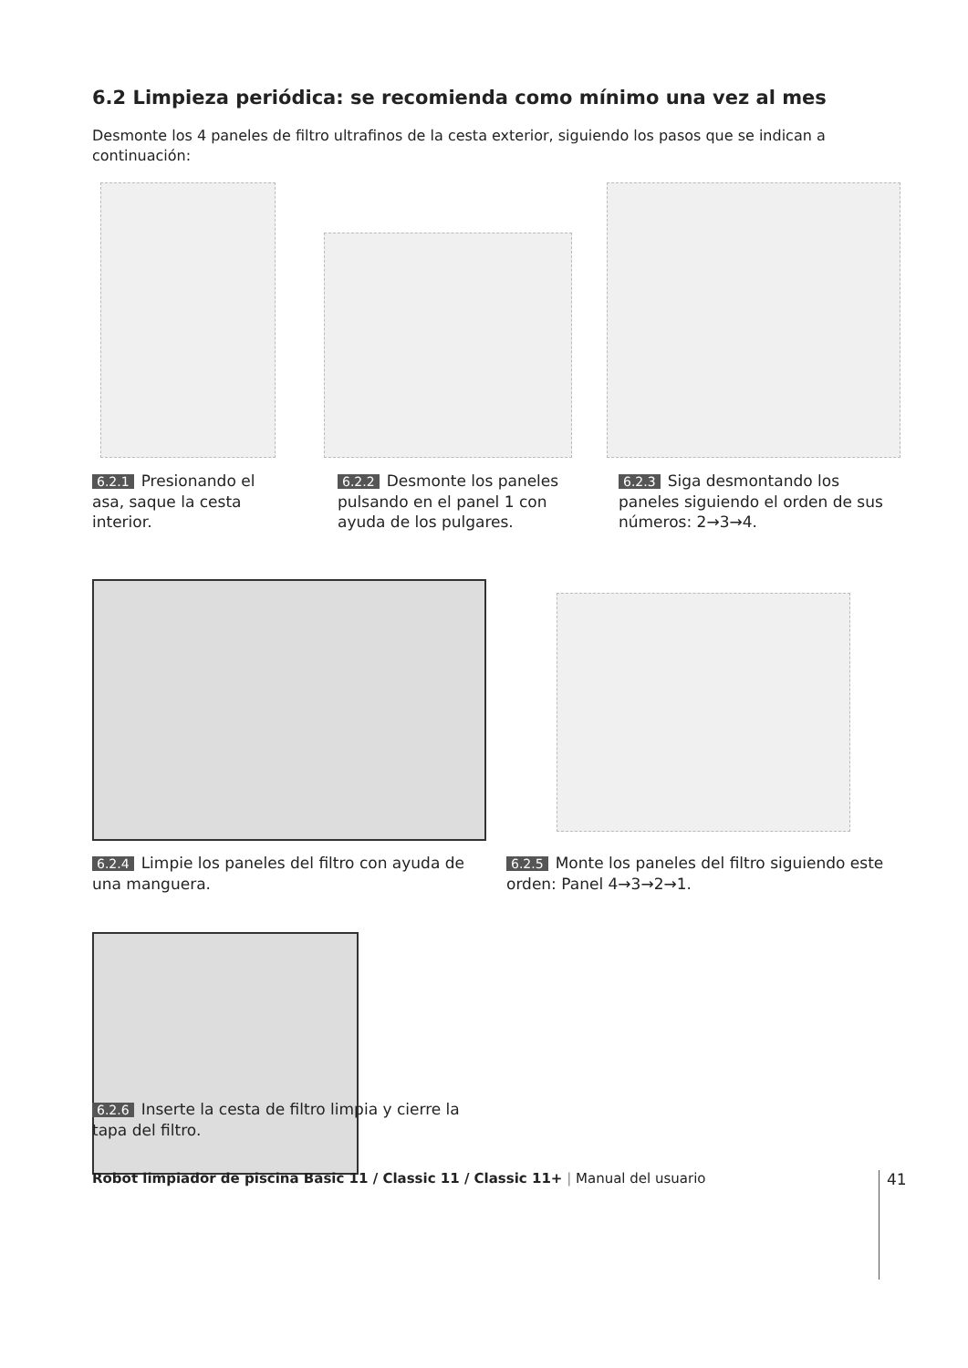6.2 Limpieza periódica: se recomienda como mínimo una vez al mes
Desmonte los 4 paneles de filtro ultrafinos de la cesta exterior, siguiendo los pasos que se indican a continuación:
6.2.1 Presionando el asa, saque la cesta interior.
6.2.2 Desmonte los paneles pulsando en el panel 1 con ayuda de los pulgares.
6.2.3 Siga desmontando los paneles siguiendo el orden de sus números: 2→3→4.
6.2.4 Limpie los paneles del filtro con ayuda de una manguera.
6.2.5 Monte los paneles del filtro siguiendo este orden: Panel 4→3→2→1.
6.2.6 Inserte la cesta de filtro limpia y cierre la tapa del filtro.
Robot limpiador de piscina Basic 11 / Classic 11 / Classic 11+ | Manual del usuario
41